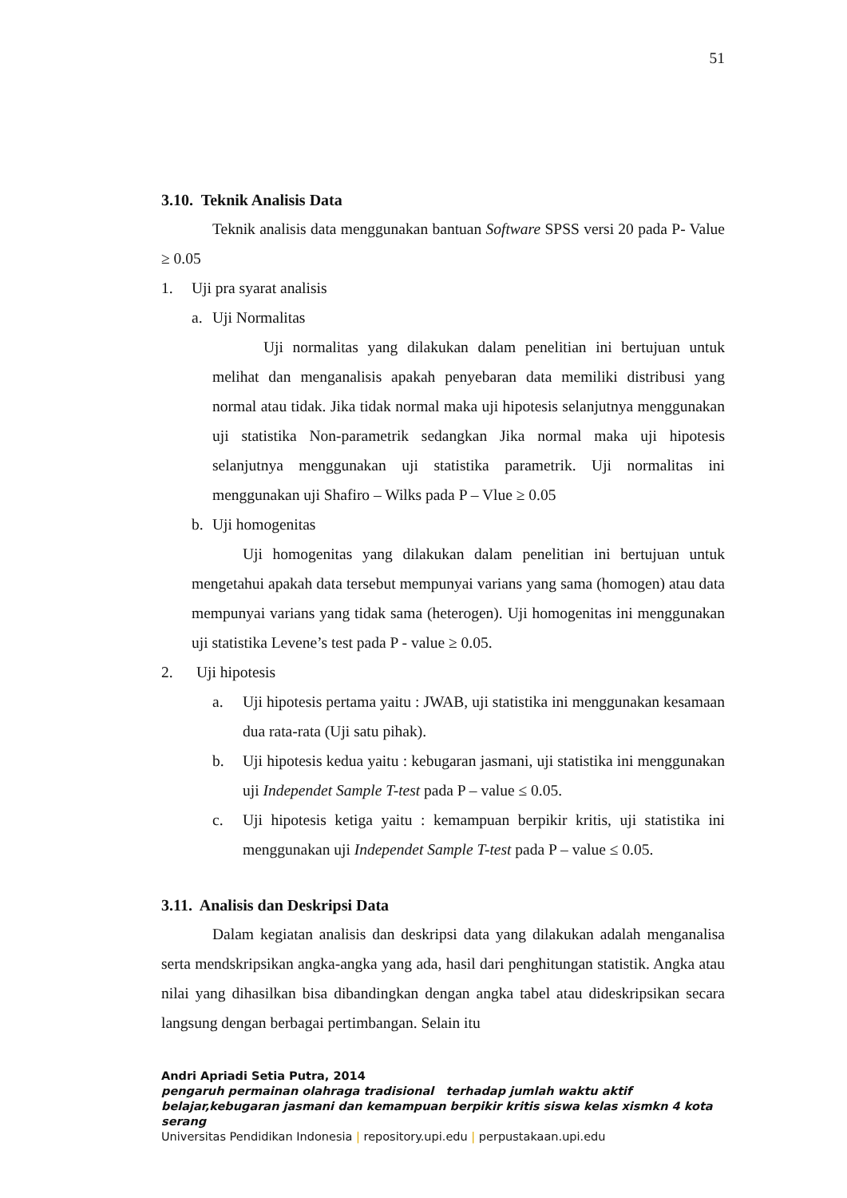51
3.10. Teknik Analisis Data
Teknik analisis data menggunakan bantuan Software SPSS versi 20 pada P- Value ≥ 0.05
1. Uji pra syarat analisis
a. Uji Normalitas
Uji normalitas yang dilakukan dalam penelitian ini bertujuan untuk melihat dan menganalisis apakah penyebaran data memiliki distribusi yang normal atau tidak. Jika tidak normal maka uji hipotesis selanjutnya menggunakan uji statistika Non-parametrik sedangkan Jika normal maka uji hipotesis selanjutnya menggunakan uji statistika parametrik. Uji normalitas ini menggunakan uji Shafiro – Wilks pada P – Vlue ≥ 0.05
b. Uji homogenitas
Uji homogenitas yang dilakukan dalam penelitian ini bertujuan untuk mengetahui apakah data tersebut mempunyai varians yang sama (homogen) atau data mempunyai varians yang tidak sama (heterogen). Uji homogenitas ini menggunakan uji statistika Levene’s test pada P - value ≥ 0.05.
2. Uji hipotesis
a.
Uji hipotesis pertama yaitu : JWAB, uji statistika ini menggunakan kesamaan dua rata-rata (Uji satu pihak).
b.
Uji hipotesis kedua yaitu : kebugaran jasmani, uji statistika ini menggunakan uji Independet Sample T-test pada P – value ≤ 0.05.
c.
Uji hipotesis ketiga yaitu : kemampuan berpikir kritis, uji statistika ini menggunakan uji Independet Sample T-test pada P – value ≤ 0.05.
3.11. Analisis dan Deskripsi Data
Dalam kegiatan analisis dan deskripsi data yang dilakukan adalah menganalisa serta mendskripsikan angka-angka yang ada, hasil dari penghitungan statistik. Angka atau nilai yang dihasilkan bisa dibandingkan dengan angka tabel atau dideskripsikan secara langsung dengan berbagai pertimbangan. Selain itu
Andri Apriadi Setia Putra, 2014
pengaruh permainan olahraga tradisional terhadap jumlah waktu aktif belajar,kebugaran jasmani dan kemampuan berpikir kritis siswa kelas xismkn 4 kota serang
Universitas Pendidikan Indonesia | repository.upi.edu | perpustakaan.upi.edu